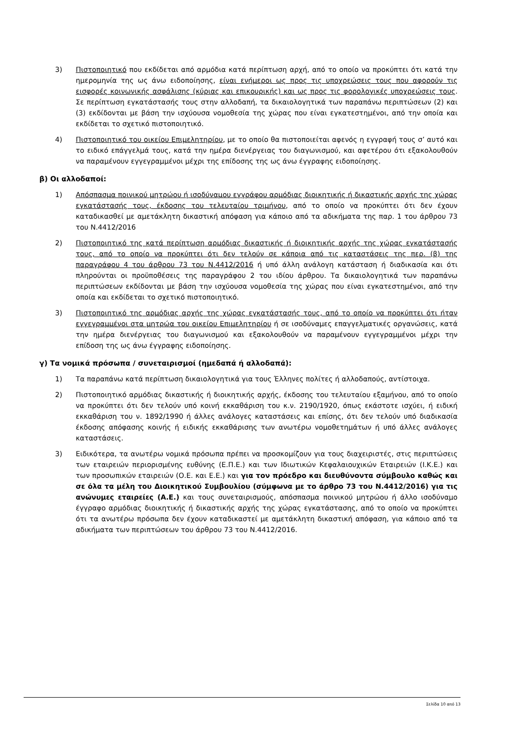3) Πιστοποιητικό που εκδίδεται από αρμόδια κατά περίπτωση αρχή, από το οποίο να προκύπτει ότι κατά την ημερομηνία της ως άνω ειδοποίησης, είναι ενήμεροι ως προς τις υποχρεώσεις τους που αφορούν τις εισφορές κοινωνικής ασφάλισης (κύριας και επικουρικής) και ως προς τις φορολογικές υποχρεώσεις τους. Σε περίπτωση εγκατάστασής τους στην αλλοδαπή, τα δικαιολογητικά των παραπάνω περιπτώσεων (2) και (3) εκδίδονται με βάση την ισχύουσα νομοθεσία της χώρας που είναι εγκατεστημένοι, από την οποία και εκδίδεται το σχετικό πιστοποιητικό.
4) Πιστοποιητικό του οικείου Επιμελητηρίου, με το οποίο θα πιστοποιείται αφενός η εγγραφή τους σ’ αυτό και το ειδικό επάγγελμά τους, κατά την ημέρα διενέργειας του διαγωνισμού, και αφετέρου ότι εξακολουθούν να παραμένουν εγγεγραμμένοι μέχρι της επίδοσης της ως άνω έγγραφης ειδοποίησης.
β) Οι αλλοδαποί:
1) Απόσπασμα ποινικού μητρώου ή ισοδύναμου εγγράφου αρμόδιας διοικητικής ή δικαστικής αρχής της χώρας εγκατάστασής τους, έκδοσης του τελευταίου τριμήνου, από το οποίο να προκύπτει ότι δεν έχουν καταδικασθεί με αμετάκλητη δικαστική απόφαση για κάποιο από τα αδικήματα της παρ. 1 του άρθρου 73 του Ν.4412/2016
2) Πιστοποιητικό της κατά περίπτωση αρμόδιας δικαστικής ή διοικητικής αρχής της χώρας εγκατάστασής τους, από το οποίο να προκύπτει ότι δεν τελούν σε κάποια από τις καταστάσεις της περ. (β) της παραγράφου 4 του άρθρου 73 του Ν.4412/2016 ή υπό άλλη ανάλογη κατάσταση ή διαδικασία και ότι πληρούνται οι προϋποθέσεις της παραγράφου 2 του ιδίου άρθρου. Τα δικαιολογητικά των παραπάνω περιπτώσεων εκδίδονται με βάση την ισχύουσα νομοθεσία της χώρας που είναι εγκατεστημένοι, από την οποία και εκδίδεται το σχετικό πιστοποιητικό.
3) Πιστοποιητικό της αρμόδιας αρχής της χώρας εγκατάστασής τους, από το οποίο να προκύπτει ότι ήταν εγγεγραμμένοι στα μητρώα του οικείου Επιμελητηρίου ή σε ισοδύναμες επαγγελματικές οργανώσεις, κατά την ημέρα διενέργειας του διαγωνισμού και εξακολουθούν να παραμένουν εγγεγραμμένοι μέχρι την επίδοση της ως άνω έγγραφης ειδοποίησης.
γ) Τα νομικά πρόσωπα / συνεταιρισμοί (ημεδαπά ή αλλοδαπά):
1) Τα παραπάνω κατά περίπτωση δικαιολογητικά για τους Έλληνες πολίτες ή αλλοδαπούς, αντίστοιχα.
2) Πιστοποιητικό αρμόδιας δικαστικής ή διοικητικής αρχής, έκδοσης του τελευταίου εξαμήνου, από το οποίο να προκύπτει ότι δεν τελούν υπό κοινή εκκαθάριση του κ.ν. 2190/1920, όπως εκάστοτε ισχύει, ή ειδική εκκαθάριση του ν. 1892/1990 ή άλλες ανάλογες καταστάσεις και επίσης, ότι δεν τελούν υπό διαδικασία έκδοσης απόφασης κοινής ή ειδικής εκκαθάρισης των ανωτέρω νομοθετημάτων ή υπό άλλες ανάλογες καταστάσεις.
3) Ειδικότερα, τα ανωτέρω νομικά πρόσωπα πρέπει να προσκομίζουν για τους διαχειριστές, στις περιπτώσεις των εταιρειών περιορισμένης ευθύνης (Ε.Π.Ε.) και των Ιδιωτικών Κεφαλαιουχικών Εταιρειών (Ι.Κ.Ε.) και των προσωπικών εταιρειών (Ο.Ε. και Ε.Ε.) και για τον πρόεδρο και διευθύνοντα σύμβουλο καθώς και σε όλα τα μέλη του Διοικητικού Συμβουλίου (σύμφωνα με το άρθρο 73 του Ν.4412/2016) για τις ανώνυμες εταιρείες (Α.Ε.) και τους συνεταιρισμούς, απόσπασμα ποινικού μητρώου ή άλλο ισοδύναμο έγγραφο αρμόδιας διοικητικής ή δικαστικής αρχής της χώρας εγκατάστασης, από το οποίο να προκύπτει ότι τα ανωτέρω πρόσωπα δεν έχουν καταδικαστεί με αμετάκλητη δικαστική απόφαση, για κάποιο από τα αδικήματα των περιπτώσεων του άρθρου 73 του Ν.4412/2016.
Σελίδα 10 από 13